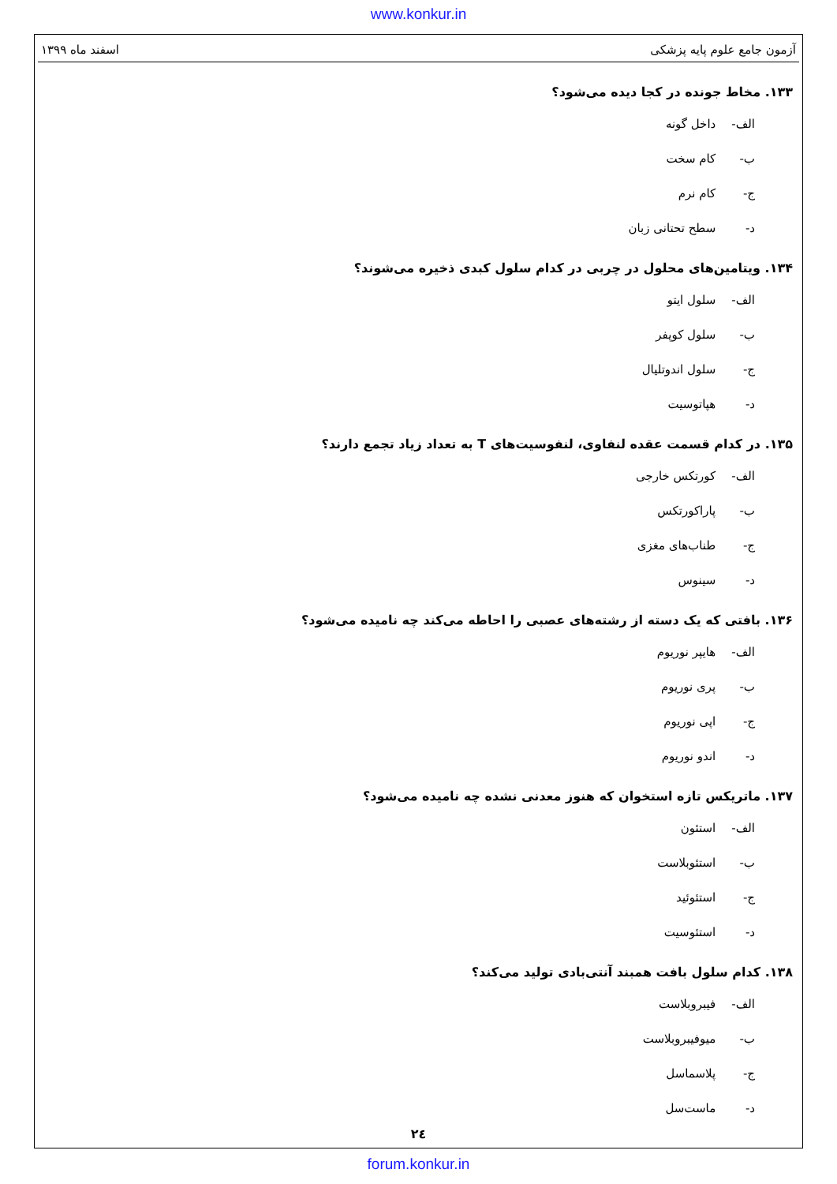www.konkur.in
آزمون جامع علوم پایه پزشکی اسفند ماه ۱۳۹۹
۱۳۳. مخاط جونده در کجا دیده می‌شود؟
الف- داخل گونه
ب- کام سخت
ج- کام نرم
د- سطح تحتانی زبان
۱۳۴. ویتامین‌های محلول در چربی در کدام سلول کبدی ذخیره می‌شوند؟
الف- سلول ایتو
ب- سلول کوپفر
ج- سلول اندوتلیال
د- هپاتوسیت
۱۳۵. در کدام قسمت عقده لنفاوی، لنفوسیت‌های T به تعداد زیاد تجمع دارند؟
الف- کورتکس خارجی
ب- پاراکورتکس
ج- طناب‌های مغزی
د- سینوس
۱۳۶. بافتی که یک دسته از رشته‌های عصبی را احاطه می‌کند چه نامیده می‌شود؟
الف- هایپر نوریوم
ب- پری نوریوم
ج- اپی نوریوم
د- اندو نوریوم
۱۳۷. ماتریکس تازه استخوان که هنوز معدنی نشده چه نامیده می‌شود؟
الف- استئون
ب- استئوبلاست
ج- استئوئید
د- استئوسیت
۱۳۸. کدام سلول بافت همبند آنتی‌بادی تولید می‌کند؟
الف- فیبروبلاست
ب- میوفیبروبلاست
ج- پلاسماسل
د- ماست‌سل
۲٤
forum.konkur.in